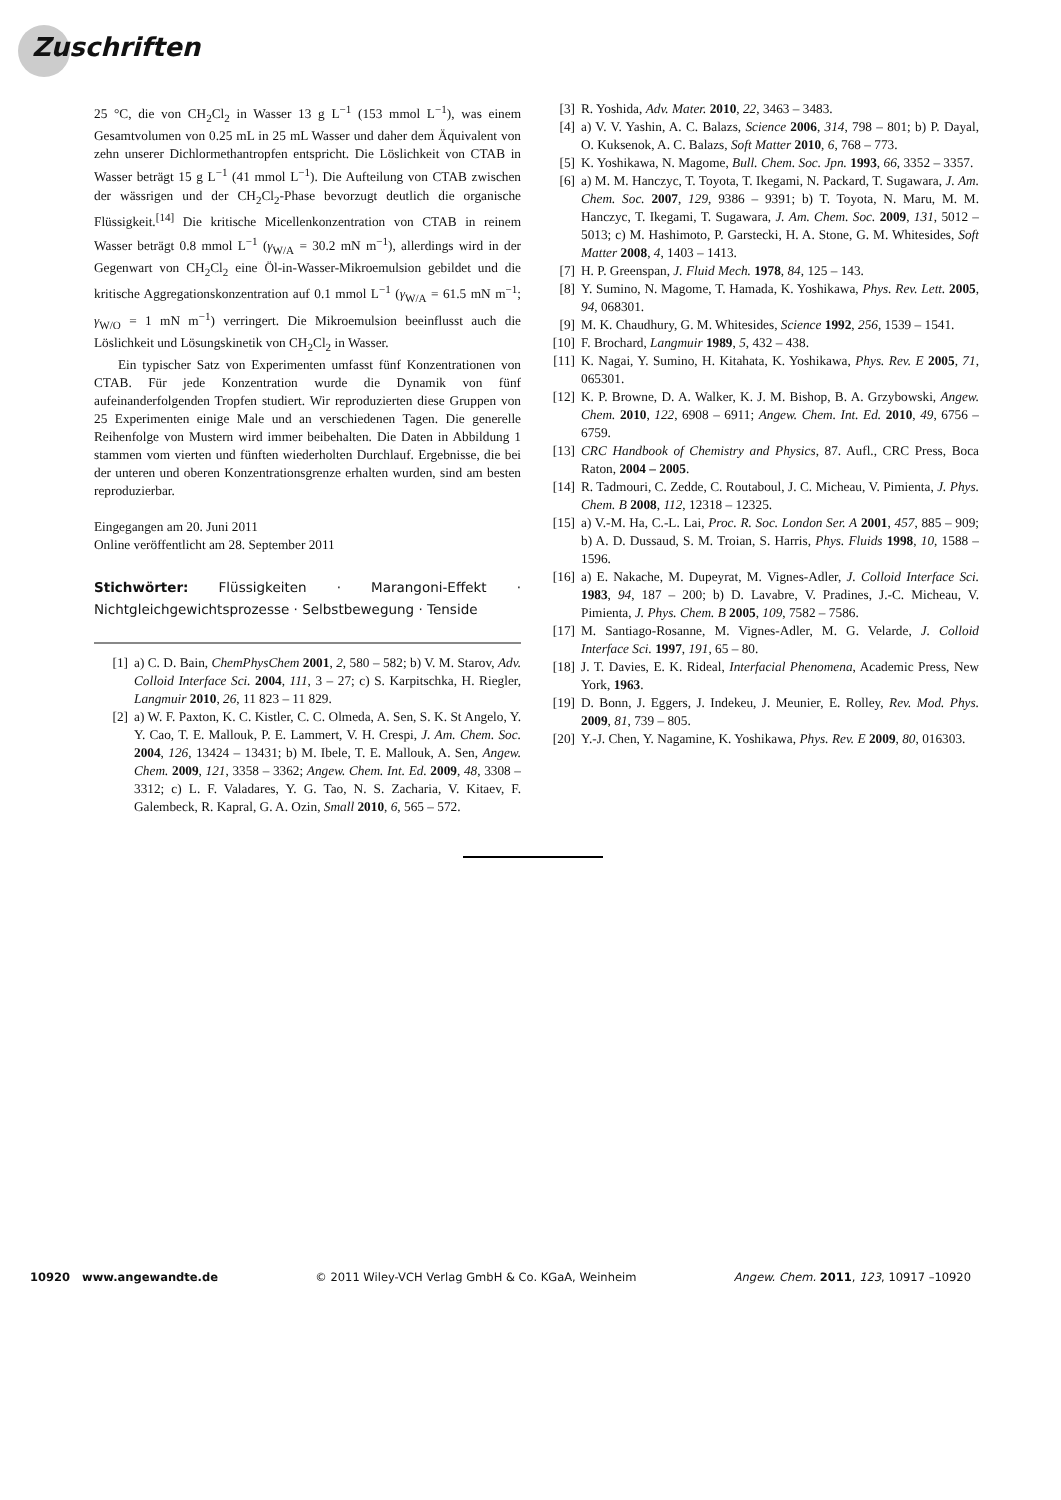Zuschriften
25 °C, die von CH<sub>2</sub>Cl<sub>2</sub> in Wasser 13 g L<sup>−1</sup> (153 mmol L<sup>−1</sup>), was einem Gesamtvolumen von 0.25 mL in 25 mL Wasser und daher dem Äquivalent von zehn unserer Dichlormethantropfen entspricht. Die Löslichkeit von CTAB in Wasser beträgt 15 g L<sup>−1</sup> (41 mmol L<sup>−1</sup>). Die Aufteilung von CTAB zwischen der wässrigen und der CH<sub>2</sub>Cl<sub>2</sub>-Phase bevorzugt deutlich die organische Flüssigkeit.<sup>[14]</sup> Die kritische Micellenkonzentration von CTAB in reinem Wasser beträgt 0.8 mmol L<sup>−1</sup> (γ<sub>W/A</sub> = 30.2 mN m<sup>−1</sup>), allerdings wird in der Gegenwart von CH<sub>2</sub>Cl<sub>2</sub> eine Öl-in-Wasser-Mikroemulsion gebildet und die kritische Aggregationskonzentration auf 0.1 mmol L<sup>−1</sup> (γ<sub>W/A</sub> = 61.5 mN m<sup>−1</sup>; γ<sub>W/O</sub> = 1 mN m<sup>−1</sup>) verringert. Die Mikroemulsion beeinflusst auch die Löslichkeit und Lösungskinetik von CH<sub>2</sub>Cl<sub>2</sub> in Wasser.
Ein typischer Satz von Experimenten umfasst fünf Konzentrationen von CTAB. Für jede Konzentration wurde die Dynamik von fünf aufeinanderfolgenden Tropfen studiert. Wir reproduzierten diese Gruppen von 25 Experimenten einige Male und an verschiedenen Tagen. Die generelle Reihenfolge von Mustern wird immer beibehalten. Die Daten in Abbildung 1 stammen vom vierten und fünften wiederholten Durchlauf. Ergebnisse, die bei der unteren und oberen Konzentrationsgrenze erhalten wurden, sind am besten reproduzierbar.
Eingegangen am 20. Juni 2011
Online veröffentlicht am 28. September 2011
Stichwörter: Flüssigkeiten · Marangoni-Effekt · Nichtgleichgewichtsprozesse · Selbstbewegung · Tenside
[1] a) C. D. Bain, ChemPhysChem 2001, 2, 580 – 582; b) V. M. Starov, Adv. Colloid Interface Sci. 2004, 111, 3 – 27; c) S. Karpitschka, H. Riegler, Langmuir 2010, 26, 11 823 – 11 829.
[2] a) W. F. Paxton, K. C. Kistler, C. C. Olmeda, A. Sen, S. K. St Angelo, Y. Y. Cao, T. E. Mallouk, P. E. Lammert, V. H. Crespi, J. Am. Chem. Soc. 2004, 126, 13424 – 13431; b) M. Ibele, T. E. Mallouk, A. Sen, Angew. Chem. 2009, 121, 3358 – 3362; Angew. Chem. Int. Ed. 2009, 48, 3308 – 3312; c) L. F. Valadares, Y. G. Tao, N. S. Zacharia, V. Kitaev, F. Galembeck, R. Kapral, G. A. Ozin, Small 2010, 6, 565 – 572.
[3] R. Yoshida, Adv. Mater. 2010, 22, 3463 – 3483.
[4] a) V. V. Yashin, A. C. Balazs, Science 2006, 314, 798 – 801; b) P. Dayal, O. Kuksenok, A. C. Balazs, Soft Matter 2010, 6, 768 – 773.
[5] K. Yoshikawa, N. Magome, Bull. Chem. Soc. Jpn. 1993, 66, 3352 – 3357.
[6] a) M. M. Hanczyc, T. Toyota, T. Ikegami, N. Packard, T. Sugawara, J. Am. Chem. Soc. 2007, 129, 9386 – 9391; b) T. Toyota, N. Maru, M. M. Hanczyc, T. Ikegami, T. Sugawara, J. Am. Chem. Soc. 2009, 131, 5012 – 5013; c) M. Hashimoto, P. Garstecki, H. A. Stone, G. M. Whitesides, Soft Matter 2008, 4, 1403 – 1413.
[7] H. P. Greenspan, J. Fluid Mech. 1978, 84, 125 – 143.
[8] Y. Sumino, N. Magome, T. Hamada, K. Yoshikawa, Phys. Rev. Lett. 2005, 94, 068301.
[9] M. K. Chaudhury, G. M. Whitesides, Science 1992, 256, 1539 – 1541.
[10] F. Brochard, Langmuir 1989, 5, 432 – 438.
[11] K. Nagai, Y. Sumino, H. Kitahata, K. Yoshikawa, Phys. Rev. E 2005, 71, 065301.
[12] K. P. Browne, D. A. Walker, K. J. M. Bishop, B. A. Grzybowski, Angew. Chem. 2010, 122, 6908 – 6911; Angew. Chem. Int. Ed. 2010, 49, 6756 – 6759.
[13] CRC Handbook of Chemistry and Physics, 87. Aufl., CRC Press, Boca Raton, 2004 – 2005.
[14] R. Tadmouri, C. Zedde, C. Routaboul, J. C. Micheau, V. Pimienta, J. Phys. Chem. B 2008, 112, 12318 – 12325.
[15] a) V.-M. Ha, C.-L. Lai, Proc. R. Soc. London Ser. A 2001, 457, 885 – 909; b) A. D. Dussaud, S. M. Troian, S. Harris, Phys. Fluids 1998, 10, 1588 – 1596.
[16] a) E. Nakache, M. Dupeyrat, M. Vignes-Adler, J. Colloid Interface Sci. 1983, 94, 187 – 200; b) D. Lavabre, V. Pradines, J.-C. Micheau, V. Pimienta, J. Phys. Chem. B 2005, 109, 7582 – 7586.
[17] M. Santiago-Rosanne, M. Vignes-Adler, M. G. Velarde, J. Colloid Interface Sci. 1997, 191, 65 – 80.
[18] J. T. Davies, E. K. Rideal, Interfacial Phenomena, Academic Press, New York, 1963.
[19] D. Bonn, J. Eggers, J. Indekeu, J. Meunier, E. Rolley, Rev. Mod. Phys. 2009, 81, 739 – 805.
[20] Y.-J. Chen, Y. Nagamine, K. Yoshikawa, Phys. Rev. E 2009, 80, 016303.
10920 www.angewandte.de © 2011 Wiley-VCH Verlag GmbH & Co. KGaA, Weinheim Angew. Chem. 2011, 123, 10917 –10920